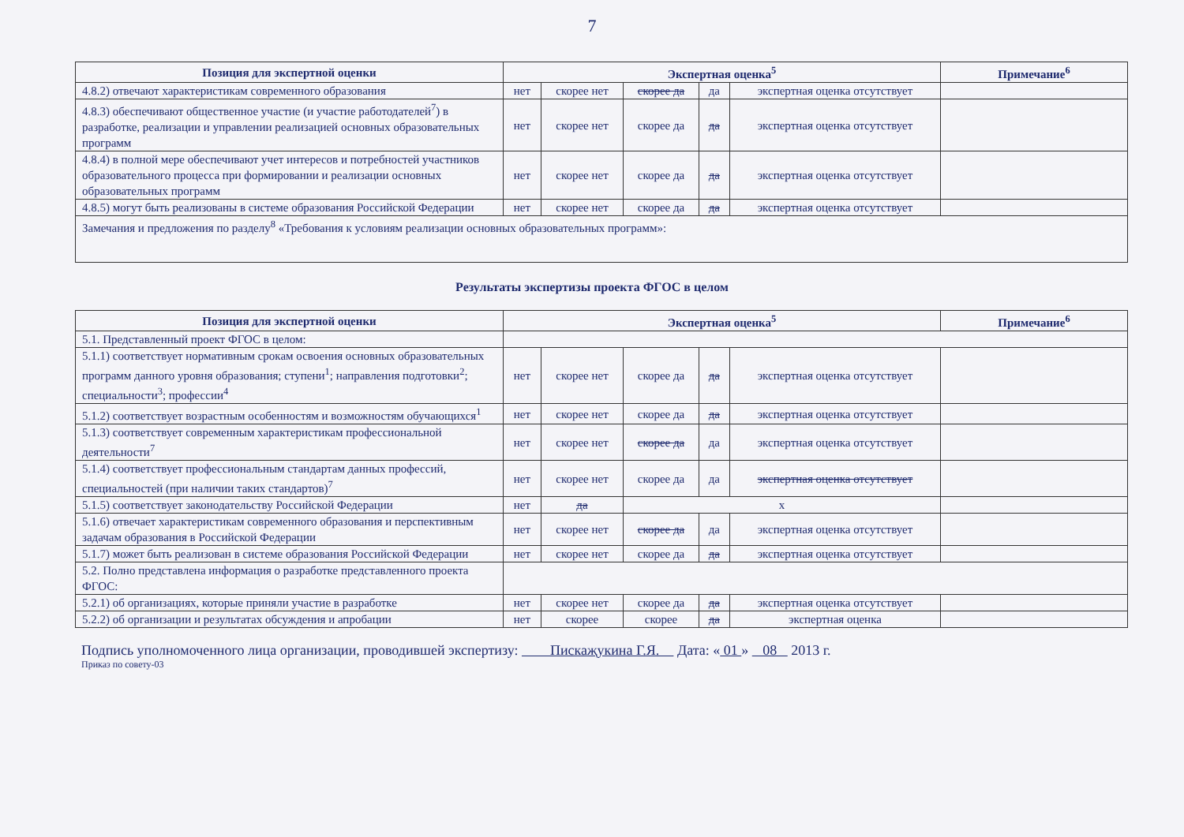7
| Позиция для экспертной оценки | Экспертная оценка<sup>5</sup> | | | | | Примечание<sup>6</sup> |
| --- | --- | --- | --- | --- | --- | --- |
| 4.8.2) отвечают характеристикам современного образования | нет | скорее нет | скорее да | да | экспертная оценка отсутствует | |
| 4.8.3) обеспечивают общественное участие (и участие работодателей<sup>7</sup>) в разработке, реализации и управлении реализацией основных образовательных программ | нет | скорее нет | скорее да | да | экспертная оценка отсутствует | |
| 4.8.4) в полной мере обеспечивают учет интересов и потребностей участников образовательного процесса при формировании и реализации основных образовательных программ | нет | скорее нет | скорее да | да | экспертная оценка отсутствует | |
| 4.8.5) могут быть реализованы в системе образования Российской Федерации | нет | скорее нет | скорее да | да | экспертная оценка отсутствует | |
| Замечания и предложения по разделу<sup>8</sup> «Требования к условиям реализации основных образовательных программ»: | | | | | | |
Результаты экспертизы проекта ФГОС в целом
| Позиция для экспертной оценки | Экспертная оценка<sup>5</sup> | | | | | Примечание<sup>6</sup> |
| --- | --- | --- | --- | --- | --- | --- |
| 5.1. Представленный проект ФГОС в целом: | | | | | | |
| 5.1.1) соответствует нормативным срокам освоения основных образовательных программ данного уровня образования; ступени<sup>1</sup>; направления подготовки<sup>2</sup>; специальности<sup>3</sup>; профессии<sup>4</sup> | нет | скорее нет | скорее да | да | экспертная оценка отсутствует | |
| 5.1.2) соответствует возрастным особенностям и возможностям обучающихся<sup>1</sup> | нет | скорее нет | скорее да | да | экспертная оценка отсутствует | |
| 5.1.3) соответствует современным характеристикам профессиональной деятельности<sup>7</sup> | нет | скорее нет | скорее да | да | экспертная оценка отсутствует | |
| 5.1.4) соответствует профессиональным стандартам данных профессий, специальностей (при наличии таких стандартов)<sup>7</sup> | нет | скорее нет | скорее да | да | экспертная оценка отсутствует | |
| 5.1.5) соответствует законодательству Российской Федерации | нет | да | х | | | |
| 5.1.6) отвечает характеристикам современного образования и перспективным задачам образования в Российской Федерации | нет | скорее нет | скорее да | да | экспертная оценка отсутствует | |
| 5.1.7) может быть реализован в системе образования Российской Федерации | нет | скорее нет | скорее да | да | экспертная оценка отсутствует | |
| 5.2. Полно представлена информация о разработке представленного проекта ФГОС: | | | | | | |
| 5.2.1) об организациях, которые приняли участие в разработке | нет | скорее нет | скорее да | да | экспертная оценка отсутствует | |
| 5.2.2) об организации и результатах обсуждения и апробации | нет | скорее | скорее | да | экспертная оценка | |
Подпись уполномоченного лица организации, проводившей экспертизу: Пискаҗукина Г.Я. Дата: « 01 » 08 2013 г.
Приказ по совету-03